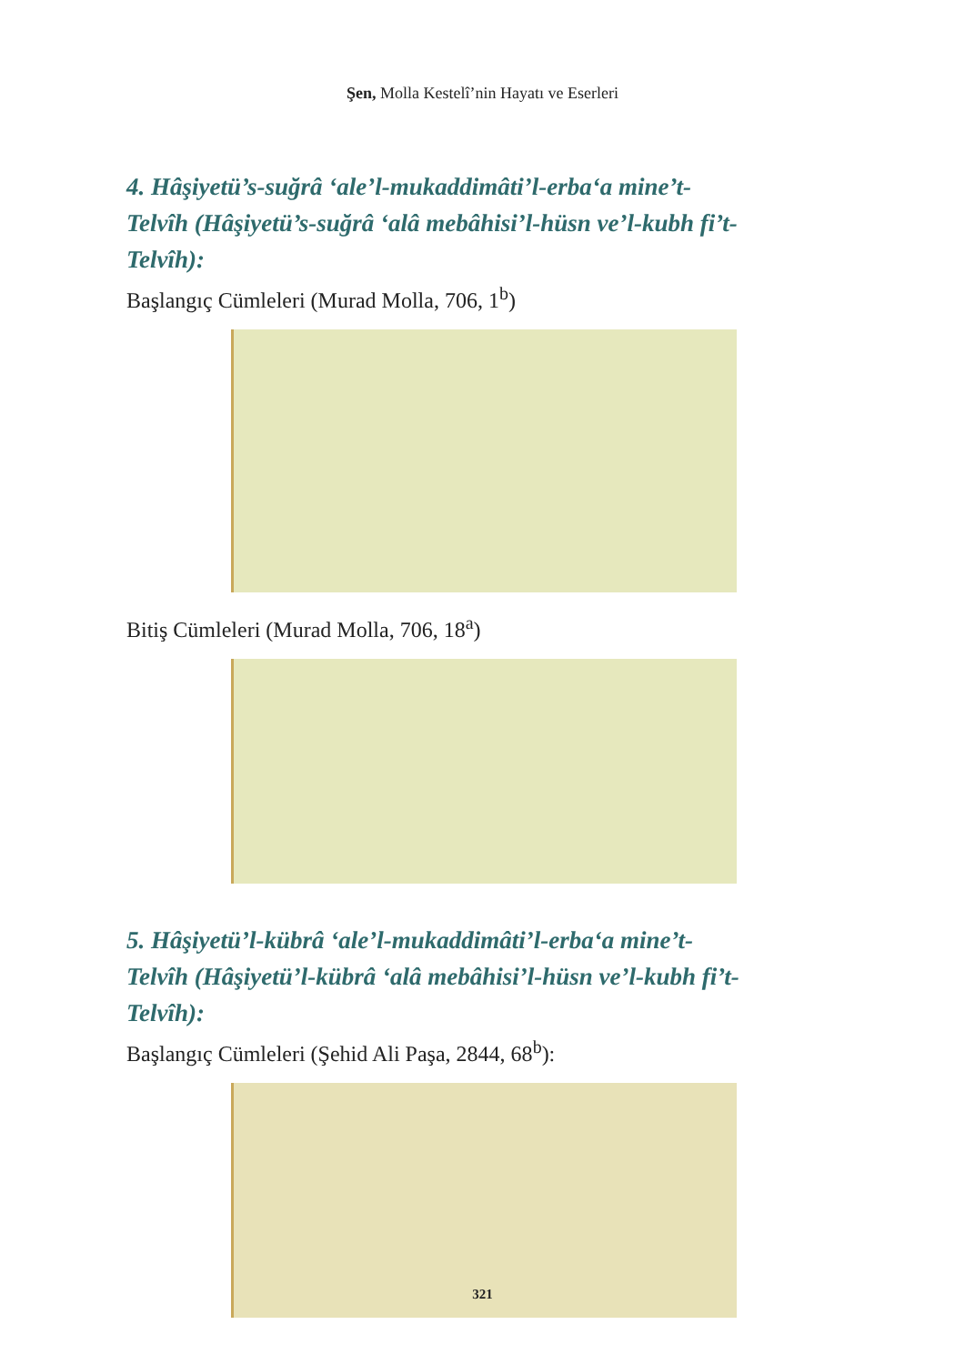Şen, Molla Kestelî’nin Hayatı ve Eserleri
4. Hâşiyetü’s-suğrâ ‘ale’l-mukaddimâti’l-erba‘a mine’t-Telvîh (Hâşiyetü’s-suğrâ ‘alâ mebâhisi’l-hüsn ve’l-kubh fi’t-Telvîh):
Başlangıç Cümleleri (Murad Molla, 706, 1<sup>b</sup>)
Bitiş Cümleleri (Murad Molla, 706, 18<sup>a</sup>)
5. Hâşiyetü’l-kübrâ ‘ale’l-mukaddimâti’l-erba‘a mine’t-Telvîh (Hâşiyetü’l-kübrâ ‘alâ mebâhisi’l-hüsn ve’l-kubh fi’t-Telvîh):
Başlangıç Cümleleri (Şehid Ali Paşa, 2844, 68<sup>b</sup>):
321